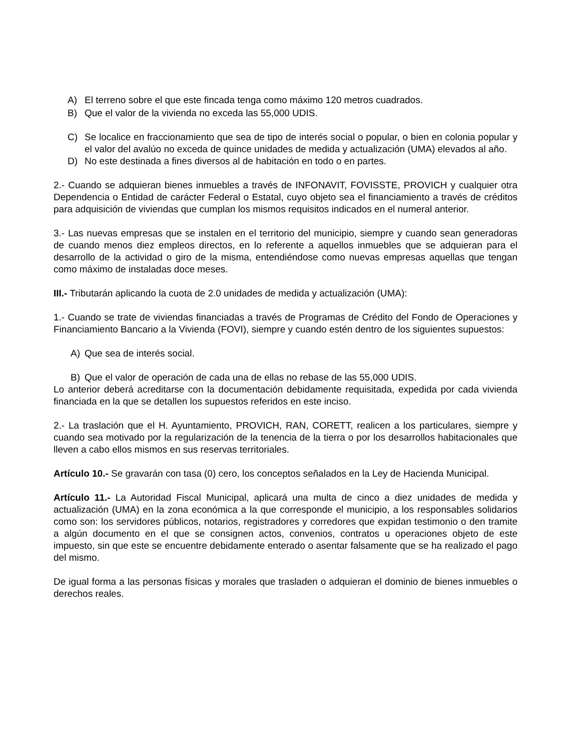A) El terreno sobre el que este fincada tenga como máximo 120 metros cuadrados.
B) Que el valor de la vivienda no exceda las 55,000 UDIS.
C) Se localice en fraccionamiento que sea de tipo de interés social o popular, o bien en colonia popular y el valor del avalúo no exceda de quince unidades de medida y actualización (UMA) elevados al año.
D) No este destinada a fines diversos al de habitación en todo o en partes.
2.- Cuando se adquieran bienes inmuebles a través de INFONAVIT, FOVISSTE, PROVICH y cualquier otra Dependencia o Entidad de carácter Federal o Estatal, cuyo objeto sea el financiamiento a través de créditos para adquisición de viviendas que cumplan los mismos requisitos indicados en el numeral anterior.
3.- Las nuevas empresas que se instalen en el territorio del municipio, siempre y cuando sean generadoras de cuando menos diez empleos directos, en lo referente a aquellos inmuebles que se adquieran para el desarrollo de la actividad o giro de la misma, entendiéndose como nuevas empresas aquellas que tengan como máximo de instaladas doce meses.
III.- Tributarán aplicando la cuota de 2.0 unidades de medida y actualización (UMA):
1.- Cuando se trate de viviendas financiadas a través de Programas de Crédito del Fondo de Operaciones y Financiamiento Bancario a la Vivienda (FOVI), siempre y cuando estén dentro de los siguientes supuestos:
A) Que sea de interés social.
B) Que el valor de operación de cada una de ellas no rebase de las 55,000 UDIS.
Lo anterior deberá acreditarse con la documentación debidamente requisitada, expedida por cada vivienda financiada en la que se detallen los supuestos referidos en este inciso.
2.- La traslación que el H. Ayuntamiento, PROVICH, RAN, CORETT, realicen a los particulares, siempre y cuando sea motivado por la regularización de la tenencia de la tierra o por los desarrollos habitacionales que lleven a cabo ellos mismos en sus reservas territoriales.
Artículo 10.- Se gravarán con tasa (0) cero, los conceptos señalados en la Ley de Hacienda Municipal.
Artículo 11.- La Autoridad Fiscal Municipal, aplicará una multa de cinco a diez unidades de medida y actualización (UMA) en la zona económica a la que corresponde el municipio, a los responsables solidarios como son: los servidores públicos, notarios, registradores y corredores que expidan testimonio o den tramite a algún documento en el que se consignen actos, convenios, contratos u operaciones objeto de este impuesto, sin que este se encuentre debidamente enterado o asentar falsamente que se ha realizado el pago del mismo.
De igual forma a las personas físicas y morales que trasladen o adquieran el dominio de bienes inmuebles o derechos reales.